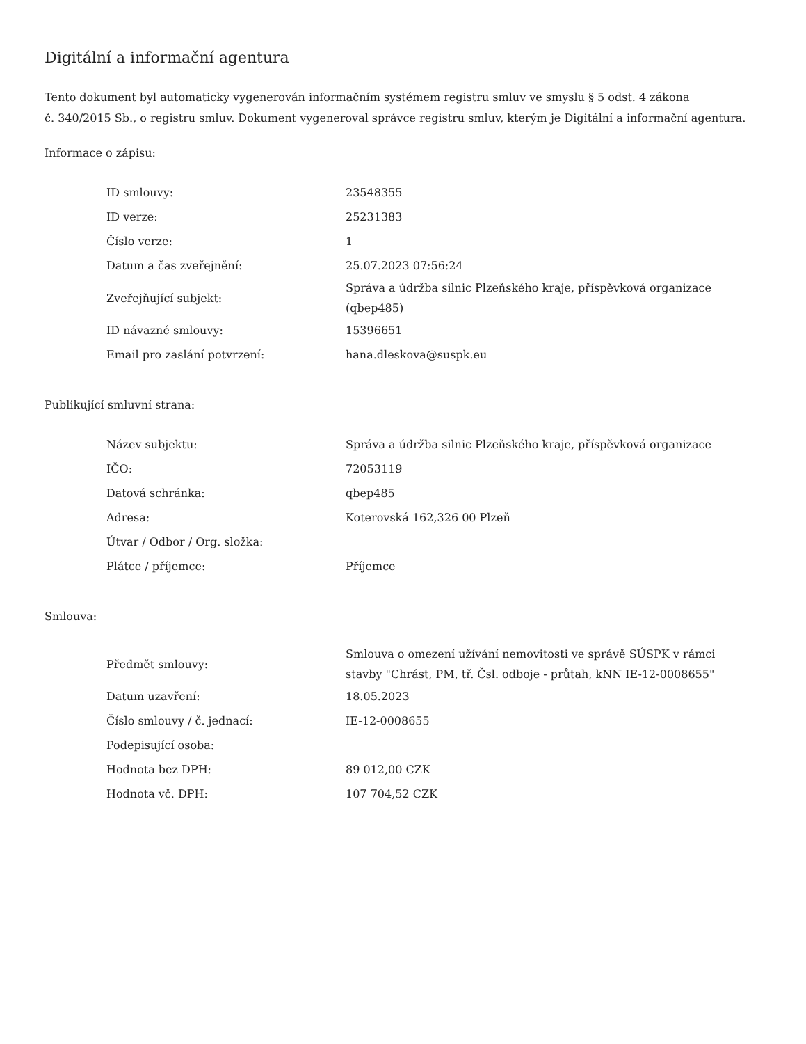Digitální a informační agentura
Tento dokument byl automaticky vygenerován informačním systémem registru smluv ve smyslu § 5 odst. 4 zákona
č. 340/2015 Sb., o registru smluv. Dokument vygeneroval správce registru smluv, kterým je Digitální a informační agentura.
Informace o zápisu:
| ID smlouvy: | 23548355 |
| ID verze: | 25231383 |
| Číslo verze: | 1 |
| Datum a čas zveřejnění: | 25.07.2023 07:56:24 |
| Zveřejňující subjekt: | Správa a údržba silnic Plzeňského kraje, příspěvková organizace (qbep485) |
| ID návazné smlouvy: | 15396651 |
| Email pro zaslání potvrzení: | hana.dleskova@suspk.eu |
Publikující smluvní strana:
| Název subjektu: | Správa a údržba silnic Plzeňského kraje, příspěvková organizace |
| IČO: | 72053119 |
| Datová schránka: | qbep485 |
| Adresa: | Koterovská 162,326 00 Plzeň |
| Útvar / Odbor / Org. složka: | |
| Plátce / příjemce: | Příjemce |
Smlouva:
| Předmět smlouvy: | Smlouva o omezení užívání nemovitosti ve správě SÚSPK v rámci stavby "Chrást, PM, tř. Čsl. odboje - průtah, kNN IE-12-0008655" |
| Datum uzavření: | 18.05.2023 |
| Číslo smlouvy / č. jednací: | IE-12-0008655 |
| Podepisující osoba: | |
| Hodnota bez DPH: | 89 012,00 CZK |
| Hodnota vč. DPH: | 107 704,52 CZK |